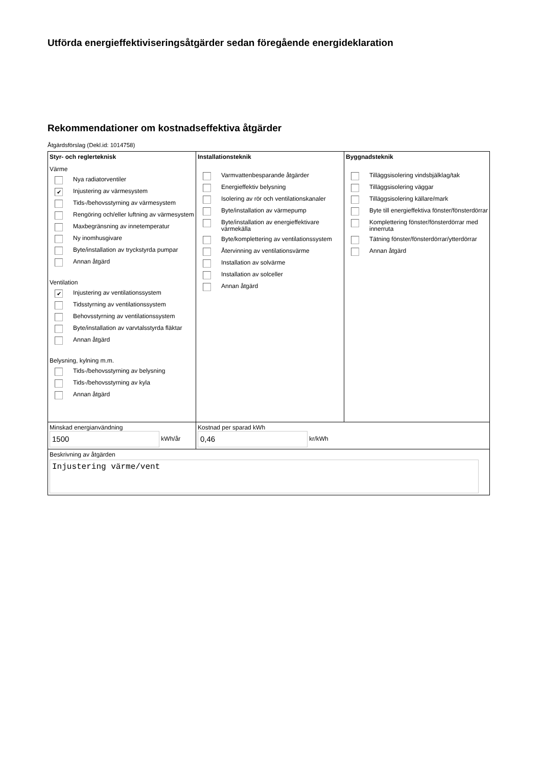Utförda energieffektiviseringsåtgärder sedan föregående energideklaration
Rekommendationer om kostnadseffektiva åtgärder
Åtgärdsförslag (Dekl.id: 1014758)
| Styr- och reglerteknisk Värme Nya radiatorventiler ✔ Injustering av värmesystem Tids-/behovsstyrning av värmesystem Rengöring och/eller luftning av värmesystem Maxbegränsning av innetemperatur Ny inomhusgivare Byte/installation av tryckstyrda pumpar Annan åtgärd Ventilation ✔ Injustering av ventilationssystem Tidsstyrning av ventilationssystem Behovsstyrning av ventilationssystem Byte/installation av varvtalsstyrda fläktar Annan åtgärd Belysning, kylning m.m. Tids-/behovsstyrning av belysning Tids-/behovsstyrning av kyla Annan åtgärd | Installationsteknik Varmvattenbesparande åtgärder Energieffektiv belysning Isolering av rör och ventilationskanaler Byte/installation av värmepump Byte/installation av energieffektivare värmekälla Byte/komplettering av ventilationssystem Återvinning av ventilationsvärme Installation av solvärme Installation av solceller Annan åtgärd | Byggnadsteknik Tilläggsisolering vindsbjälklag/tak Tilläggsisolering väggar Tilläggsisolering källare/mark Byte till energieffektiva fönster/fönsterdörrar Komplettering fönster/fönsterdörrar med innerruta Tätning fönster/fönsterdörrar/ytterdörrar Annan åtgärd |
| Minskad energianvändning 1500 kWh/år | Kostnad per sparad kWh 0,46 kr/kWh | |
| Beskrivning av åtgärden Injustering värme/vent | | |